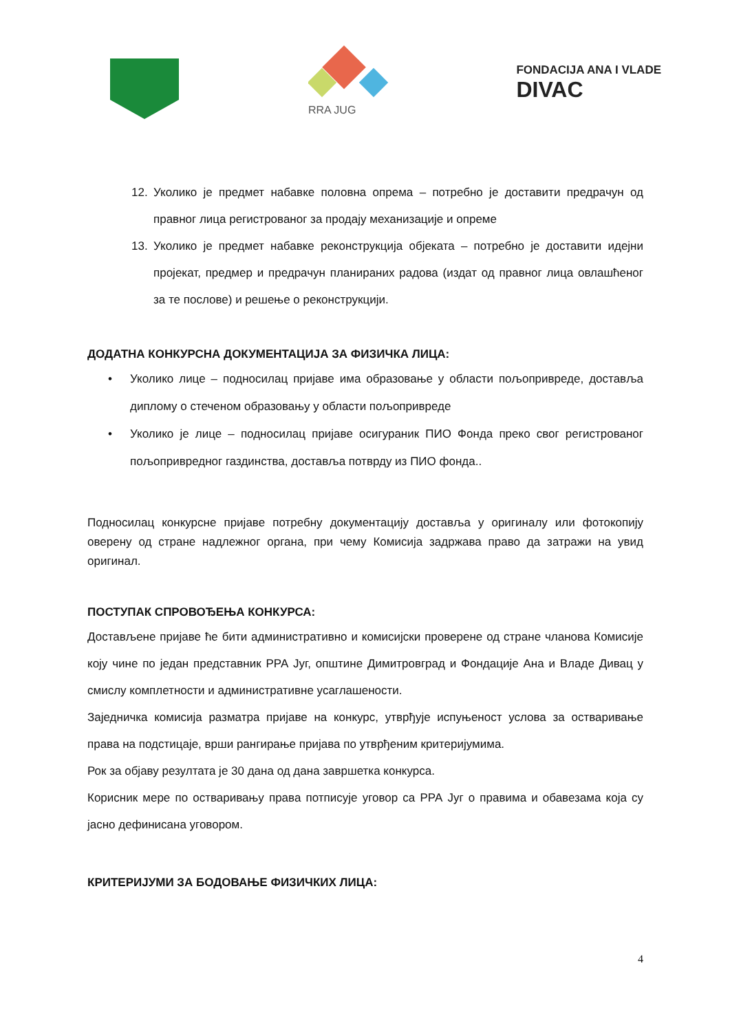RRA JUG
FONDACIJA ANA I VLADE
DIVAC
12. Уколико је предмет набавке половна опрема – потребно је доставити предрачун од правног лица регистрованог за продају механизације и опреме
13. Уколико је предмет набавке реконструкција објеката – потребно је доставити идејни пројекат, предмер и предрачун планираних радова (издат од правног лица овлашћеног за те послове) и решење о реконструкцији.
ДОДАТНА КОНКУРСНА ДОКУМЕНТАЦИЈА ЗА ФИЗИЧКА ЛИЦА:
• Уколико лице – подносилац пријаве има образовање у области пољопривреде, доставља диплому о стеченом образовању у области пољопривреде
• Уколико је лице – подносилац пријаве осигураник ПИО Фонда преко свог регистрованог пољопривредног газдинства, доставља потврду из ПИО фонда..
Подносилац конкурсне пријаве потребну документацију доставља у оригиналу или фотокопију оверену од стране надлежног органа, при чему Комисија задржава право да затражи на увид оригинал.
ПОСТУПАК СПРОВОЂЕЊА КОНКУРСА:
Достављене пријаве ће бити административно и комисијски проверене од стране чланова Комисије коју чине по један представник РРА Југ, општине Димитровград и Фондације Ана и Владе Дивац у смислу комплетности и административне усаглашености.
Заједничка комисија разматра пријаве на конкурс, утврђује испуњеност услова за остваривање права на подстицаје, врши рангирање пријава по утврђеним критеријумима.
Рок за објаву резултата је 30 дана од дана завршетка конкурса.
Корисник мере по остваривању права потписује уговор са РРА Југ о правима и обавезама која су јасно дефинисана уговором.
КРИТЕРИЈУМИ ЗА БОДОВАЊЕ ФИЗИЧКИХ ЛИЦА:
4